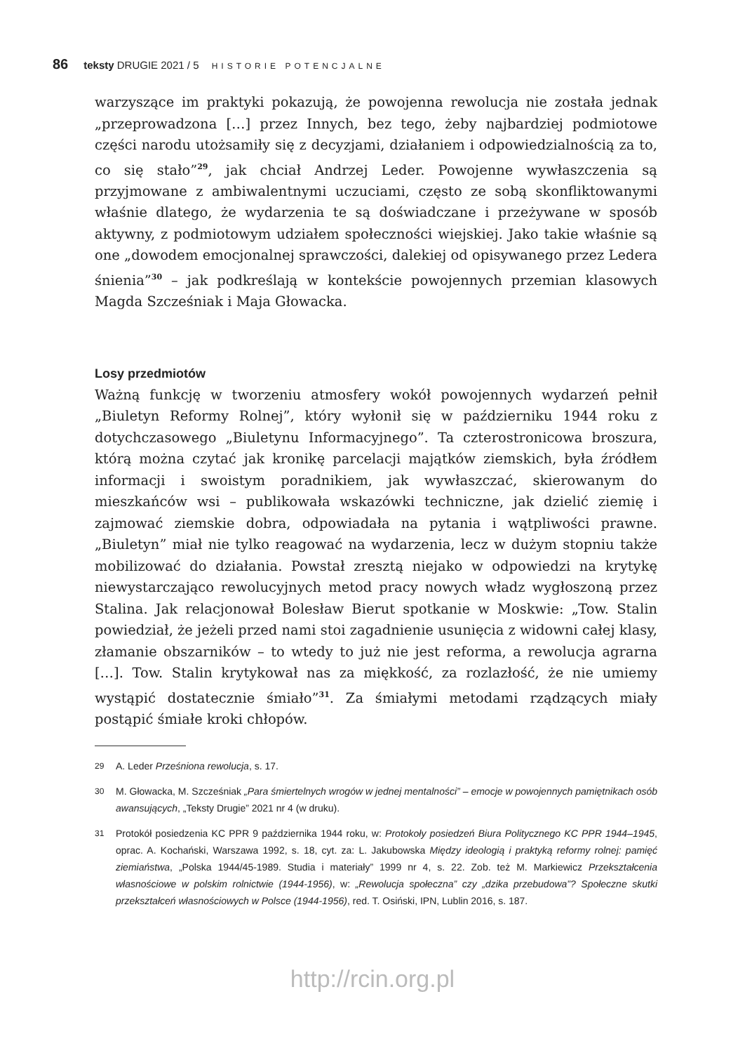86 teksty DRUGIE 2021 / 5 HISTORIE POTENCJALNE
warzyszące im praktyki pokazują, że powojenna rewolucja nie została jednak „przeprowadzona […] przez Innych, bez tego, żeby najbardziej podmiotowe części narodu utożsamiły się z decyzjami, działaniem i odpowiedzialnością za to, co się stało”<sup>29</sup>, jak chciał Andrzej Leder. Powojenne wywłaszczenia są przyjmowane z ambiwalentnymi uczuciami, często ze sobą skonfliktowanymi właśnie dlatego, że wydarzenia te są doświadczane i przeżywane w sposób aktywny, z podmiotowym udziałem społeczności wiejskiej. Jako takie właśnie są one „dowodem emocjonalnej sprawczości, dalekiej od opisywanego przez Ledera śnienia”<sup>30</sup> – jak podkreślają w kontekście powojennych przemian klasowych Magda Szcześniak i Maja Głowacka.
Losy przedmiotów
Ważną funkcję w tworzeniu atmosfery wokół powojennych wydarzeń pełnił „Biuletyn Reformy Rolnej”, który wyłonił się w październiku 1944 roku z dotychczasowego „Biuletynu Informacyjnego”. Ta czterostronicowa broszura, którą można czytać jak kronikę parcelacji majątków ziemskich, była źródłem informacji i swoistym poradnikiem, jak wywłaszczać, skierowanym do mieszkańców wsi – publikowała wskazówki techniczne, jak dzielić ziemię i zajmować ziemskie dobra, odpowiadała na pytania i wątpliwości prawne. „Biuletyn” miał nie tylko reagować na wydarzenia, lecz w dużym stopniu także mobilizować do działania. Powstał zresztą niejako w odpowiedzi na krytykę niewystarczająco rewolucyjnych metod pracy nowych władz wygłoszoną przez Stalina. Jak relacjonował Bolesław Bierut spotkanie w Moskwie: „Tow. Stalin powiedział, że jeżeli przed nami stoi zagadnienie usunięcia z widowni całej klasy, złamanie obszarników – to wtedy to już nie jest reforma, a rewolucja agrarna […]. Tow. Stalin krytykował nas za miękkość, za rozlazłość, że nie umiemy wystąpić dostatecznie śmiało”<sup>31</sup>. Za śmiałymi metodami rządzących miały postąpić śmiałe kroki chłopów.
29
A. Leder Prześniona rewolucja, s. 17.
30
M. Głowacka, M. Szcześniak „Para śmiertelnych wrogów w jednej mentalności” – emocje w powojennych pamiętnikach osób awansujących, „Teksty Drugie” 2021 nr 4 (w druku).
31
Protokół posiedzenia KC PPR 9 października 1944 roku, w: Protokoły posiedzeń Biura Politycznego KC PPR 1944–1945, oprac. A. Kochański, Warszawa 1992, s. 18, cyt. za: L. Jakubowska Między ideologią i praktyką reformy rolnej: pamięć ziemiaństwa, „Polska 1944/45-1989. Studia i materiały” 1999 nr 4, s. 22. Zob. też M. Markiewicz Przekształcenia własnościowe w polskim rolnictwie (1944-1956), w: „Rewolucja społeczna” czy „dzika przebudowa”? Społeczne skutki przekształceń własnościowych w Polsce (1944-1956), red. T. Osiński, IPN, Lublin 2016, s. 187.
http://rcin.org.pl